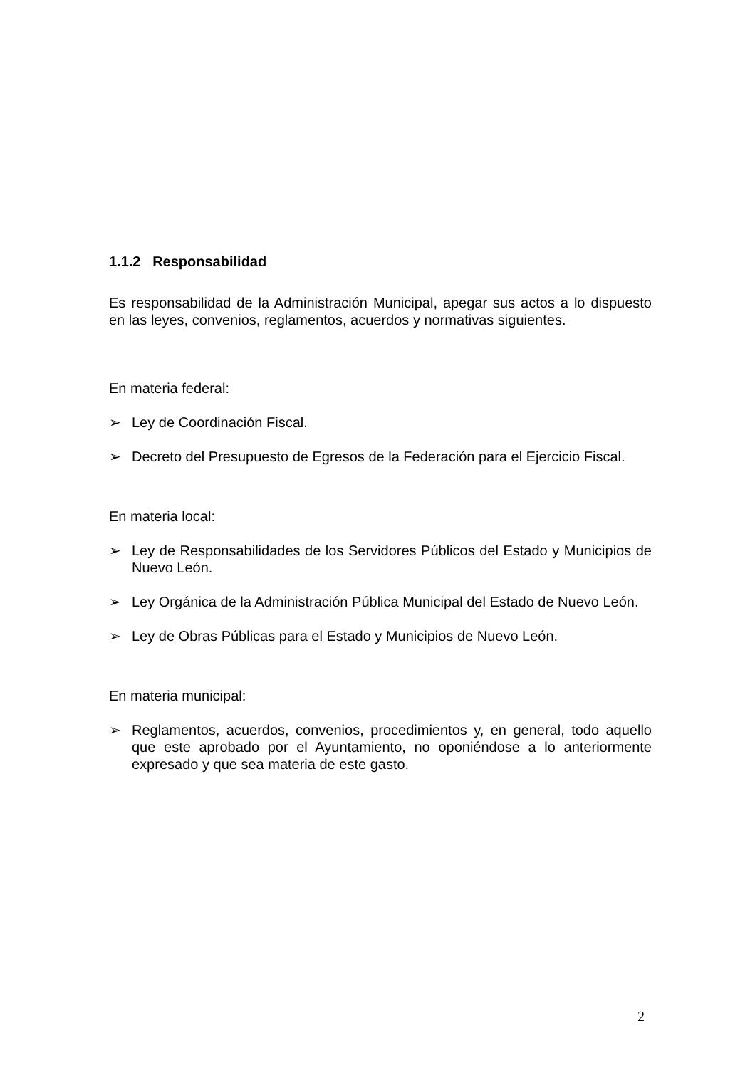1.1.2 Responsabilidad
Es responsabilidad de la Administración Municipal, apegar sus actos a lo dispuesto en las leyes, convenios, reglamentos, acuerdos y normativas siguientes.
En materia federal:
➢ Ley de Coordinación Fiscal.
➢ Decreto del Presupuesto de Egresos de la Federación para el Ejercicio Fiscal.
En materia local:
➢ Ley de Responsabilidades de los Servidores Públicos del Estado y Municipios de Nuevo León.
➢ Ley Orgánica de la Administración Pública Municipal del Estado de Nuevo León.
➢ Ley de Obras Públicas para el Estado y Municipios de Nuevo León.
En materia municipal:
➢ Reglamentos, acuerdos, convenios, procedimientos y, en general, todo aquello que este aprobado por el Ayuntamiento, no oponiéndose a lo anteriormente expresado y que sea materia de este gasto.
2